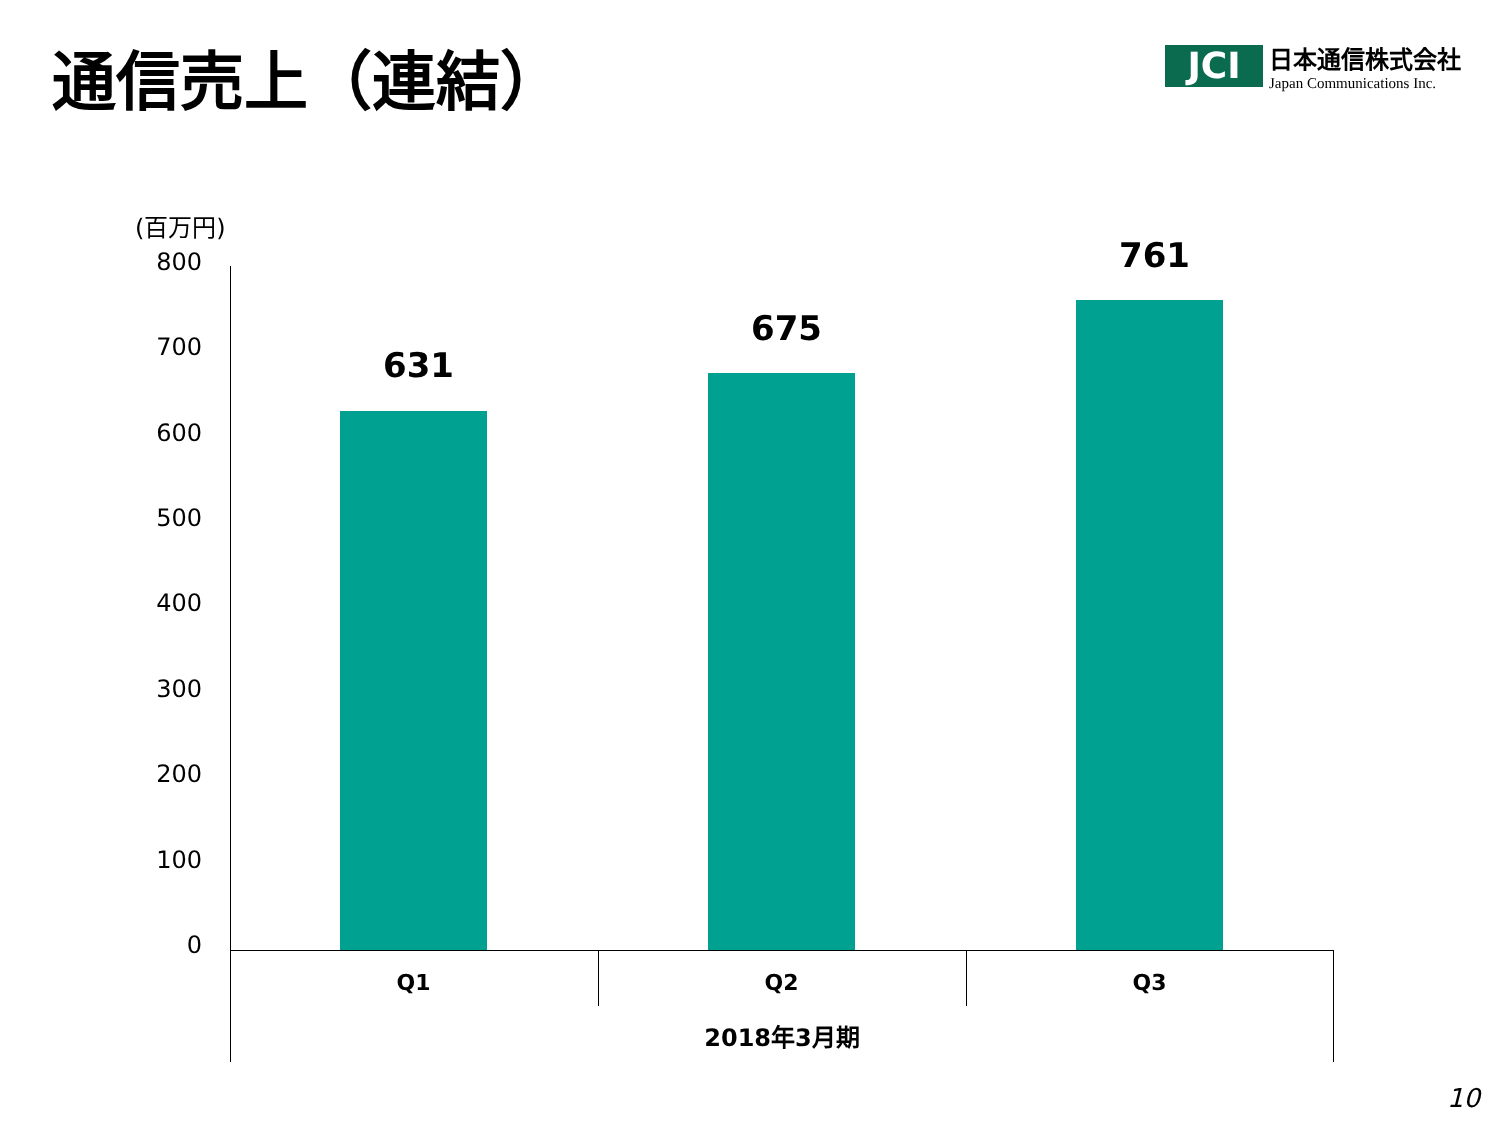通信売上（連結）
JCI
日本通信株式会社
Japan Communications Inc.
(百万円)
800
700
600
500
400
300
200
100
0
631
675
761
Q1 Q2 Q3
2018年3月期
10